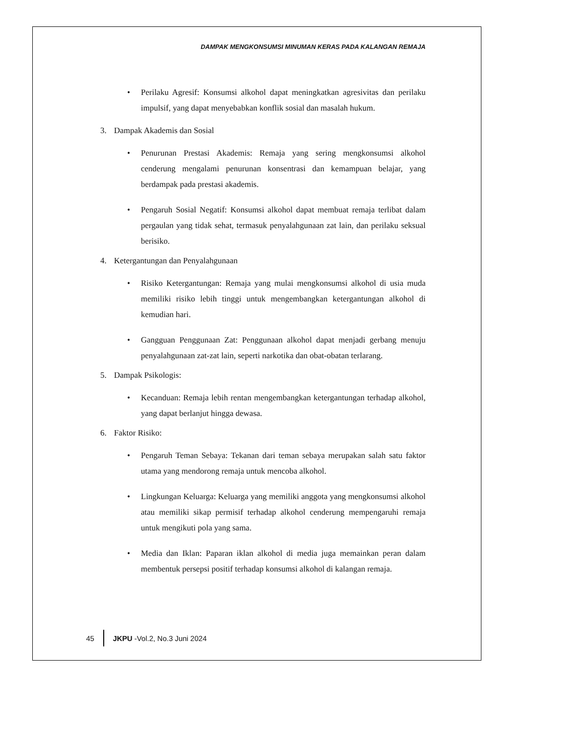DAMPAK MENGKONSUMSI MINUMAN KERAS PADA KALANGAN REMAJA
• Perilaku Agresif: Konsumsi alkohol dapat meningkatkan agresivitas dan perilaku impulsif, yang dapat menyebabkan konflik sosial dan masalah hukum.
3. Dampak Akademis dan Sosial
• Penurunan Prestasi Akademis: Remaja yang sering mengkonsumsi alkohol cenderung mengalami penurunan konsentrasi dan kemampuan belajar, yang berdampak pada prestasi akademis.
• Pengaruh Sosial Negatif: Konsumsi alkohol dapat membuat remaja terlibat dalam pergaulan yang tidak sehat, termasuk penyalahgunaan zat lain, dan perilaku seksual berisiko.
4. Ketergantungan dan Penyalahgunaan
• Risiko Ketergantungan: Remaja yang mulai mengkonsumsi alkohol di usia muda memiliki risiko lebih tinggi untuk mengembangkan ketergantungan alkohol di kemudian hari.
• Gangguan Penggunaan Zat: Penggunaan alkohol dapat menjadi gerbang menuju penyalahgunaan zat-zat lain, seperti narkotika dan obat-obatan terlarang.
5. Dampak Psikologis:
• Kecanduan: Remaja lebih rentan mengembangkan ketergantungan terhadap alkohol, yang dapat berlanjut hingga dewasa.
6. Faktor Risiko:
• Pengaruh Teman Sebaya: Tekanan dari teman sebaya merupakan salah satu faktor utama yang mendorong remaja untuk mencoba alkohol.
• Lingkungan Keluarga: Keluarga yang memiliki anggota yang mengkonsumsi alkohol atau memiliki sikap permisif terhadap alkohol cenderung mempengaruhi remaja untuk mengikuti pola yang sama.
• Media dan Iklan: Paparan iklan alkohol di media juga memainkan peran dalam membentuk persepsi positif terhadap konsumsi alkohol di kalangan remaja.
45 JKPU -Vol.2, No.3 Juni 2024